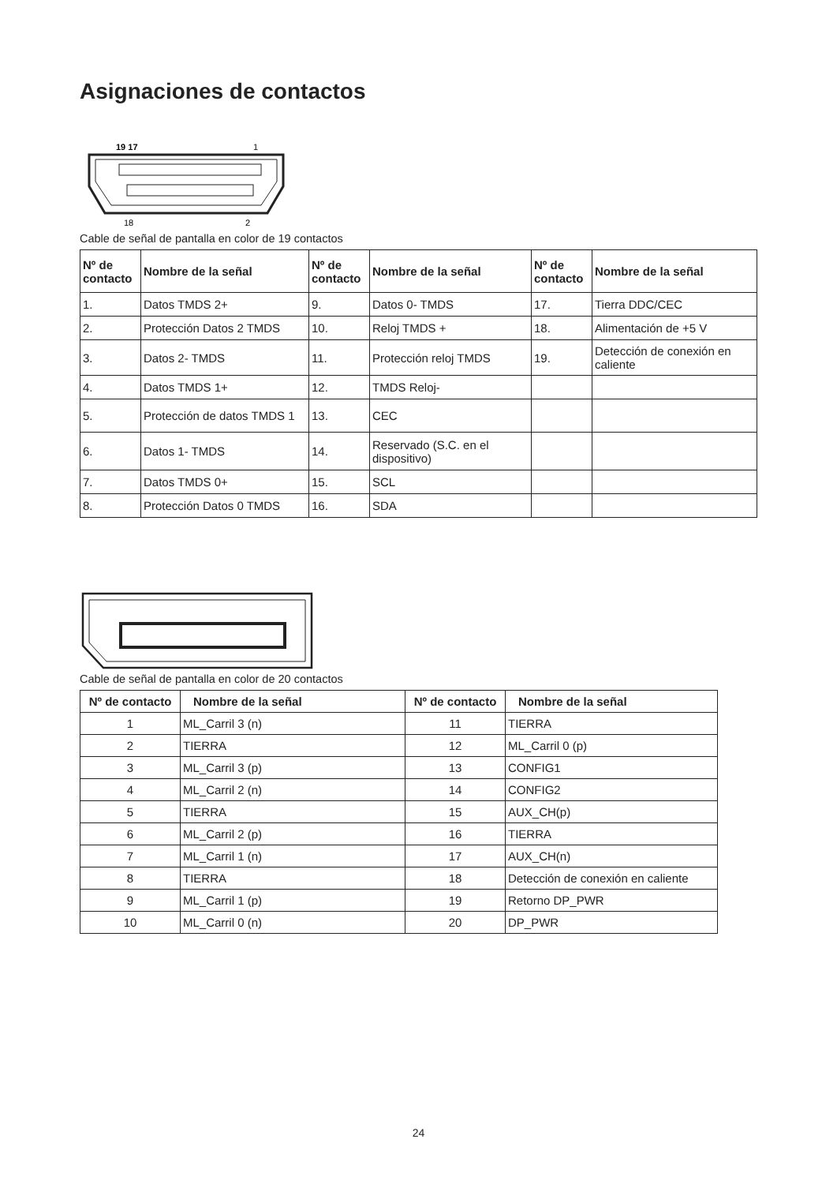Asignaciones de contactos
19 17
1
18
2
Cable de señal de pantalla en color de 19 contactos
| Nº de contacto | Nombre de la señal | Nº de contacto | Nombre de la señal | Nº de contacto | Nombre de la señal |
| --- | --- | --- | --- | --- | --- |
| 1. | Datos TMDS 2+ | 9. | Datos 0- TMDS | 17. | Tierra DDC/CEC |
| 2. | Protección Datos 2 TMDS | 10. | Reloj TMDS + | 18. | Alimentación de +5 V |
| 3. | Datos 2- TMDS | 11. | Protección reloj TMDS | 19. | Detección de conexión en caliente |
| 4. | Datos TMDS 1+ | 12. | TMDS Reloj- | | |
| 5. | Protección de datos TMDS 1 | 13. | CEC | | |
| 6. | Datos 1- TMDS | 14. | Reservado (S.C. en el dispositivo) | | |
| 7. | Datos TMDS 0+ | 15. | SCL | | |
| 8. | Protección Datos 0 TMDS | 16. | SDA | | |
Cable de señal de pantalla en color de 20 contactos
| Nº de contacto | Nombre de la señal | Nº de contacto | Nombre de la señal |
| --- | --- | --- | --- |
| 1 | ML_Carril 3 (n) | 11 | TIERRA |
| 2 | TIERRA | 12 | ML_Carril 0 (p) |
| 3 | ML_Carril 3 (p) | 13 | CONFIG1 |
| 4 | ML_Carril 2 (n) | 14 | CONFIG2 |
| 5 | TIERRA | 15 | AUX_CH(p) |
| 6 | ML_Carril 2 (p) | 16 | TIERRA |
| 7 | ML_Carril 1 (n) | 17 | AUX_CH(n) |
| 8 | TIERRA | 18 | Detección de conexión en caliente |
| 9 | ML_Carril 1 (p) | 19 | Retorno DP_PWR |
| 10 | ML_Carril 0 (n) | 20 | DP_PWR |
24